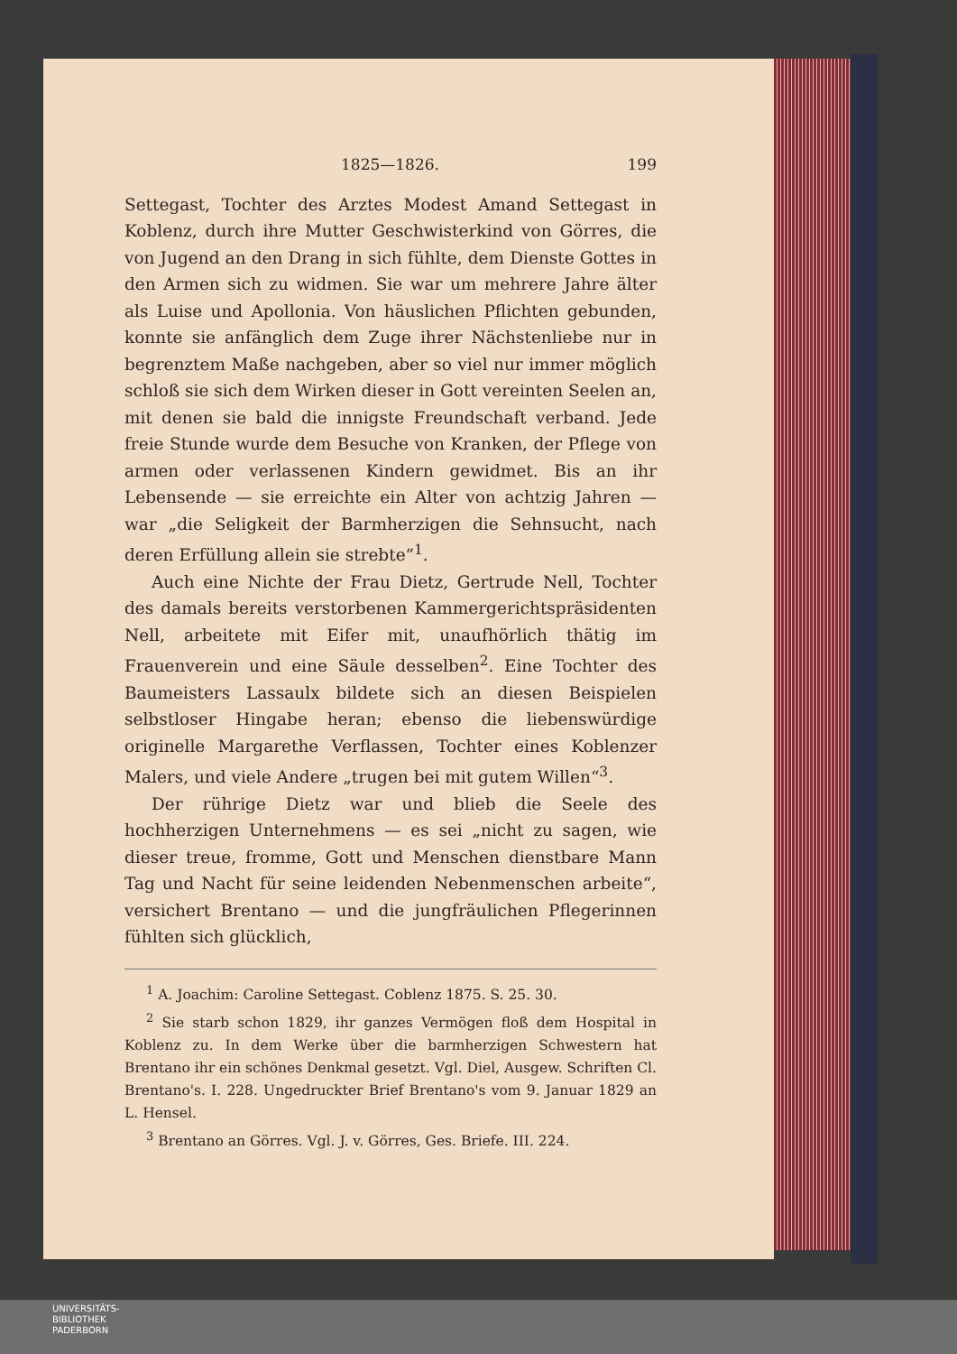1825—1826. 199
Settegast, Tochter des Arztes Modest Amand Settegast in Koblenz, durch ihre Mutter Geschwisterkind von Görres, die von Jugend an den Drang in sich fühlte, dem Dienste Gottes in den Armen sich zu widmen. Sie war um mehrere Jahre älter als Luise und Apollonia. Von häuslichen Pflichten gebunden, konnte sie anfänglich dem Zuge ihrer Nächstenliebe nur in begrenztem Maße nachgeben, aber so viel nur immer möglich schloß sie sich dem Wirken dieser in Gott vereinten Seelen an, mit denen sie bald die innigste Freundschaft verband. Jede freie Stunde wurde dem Besuche von Kranken, der Pflege von armen oder verlassenen Kindern gewidmet. Bis an ihr Lebensende — sie erreichte ein Alter von achtzig Jahren — war „die Seligkeit der Barmherzigen die Sehnsucht, nach deren Erfüllung allein sie strebte“<sup>1</sup>.
Auch eine Nichte der Frau Dietz, Gertrude Nell, Tochter des damals bereits verstorbenen Kammergerichtspräsidenten Nell, arbeitete mit Eifer mit, unaufhörlich thätig im Frauenverein und eine Säule desselben<sup>2</sup>. Eine Tochter des Baumeisters Lassaulx bildete sich an diesen Beispielen selbstloser Hingabe heran; ebenso die liebenswürdige originelle Margarethe Verflassen, Tochter eines Koblenzer Malers, und viele Andere „trugen bei mit gutem Willen“<sup>3</sup>.
Der rührige Dietz war und blieb die Seele des hochherzigen Unternehmens — es sei „nicht zu sagen, wie dieser treue, fromme, Gott und Menschen dienstbare Mann Tag und Nacht für seine leidenden Nebenmenschen arbeite“, versichert Brentano — und die jungfräulichen Pflegerinnen fühlten sich glücklich,
<sup>1</sup> A. Joachim: Caroline Settegast. Coblenz 1875. S. 25. 30.
<sup>2</sup> Sie starb schon 1829, ihr ganzes Vermögen floß dem Hospital in Koblenz zu. In dem Werke über die barmherzigen Schwestern hat Brentano ihr ein schönes Denkmal gesetzt. Vgl. Diel, Ausgew. Schriften Cl. Brentano's. I. 228. Ungedruckter Brief Brentano's vom 9. Januar 1829 an L. Hensel.
<sup>3</sup> Brentano an Görres. Vgl. J. v. Görres, Ges. Briefe. III. 224.
UNIVERSITÄTS-
BIBLIOTHEK
PADERBORN